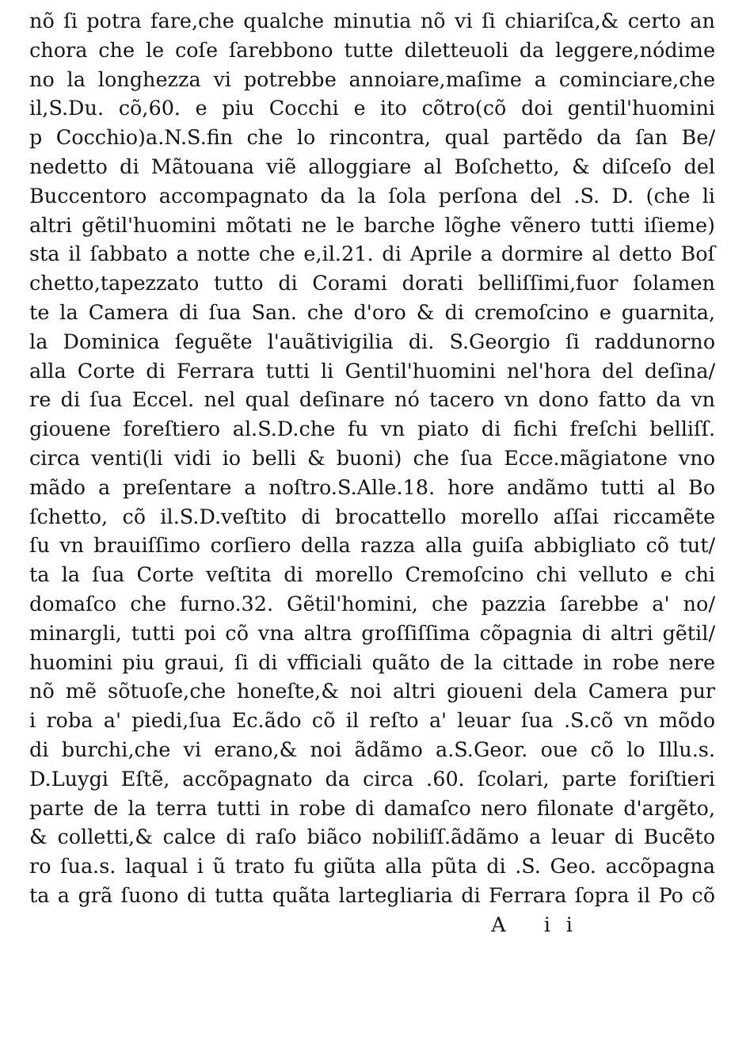nõ ſi potra fare,che qualche minutia nõ vi ſi chiariſca,& certo an
chora che le coſe ſarebbono tutte diletteuoli da leggere,nódime
no la longhezza vi potrebbe annoiare,maſime a cominciare,che
il,S.Du. cõ,60. e piu Cocchi e ito cõtro(cõ doi gentil'huomini
p Cocchio)a.N.S.fin che lo rincontra, qual partẽdo da ſan Be/
nedetto di Mãtouana viẽ alloggiare al Boſchetto, & diſceſo del
Buccentoro accompagnato da la ſola perſona del .S. D. (che li
altri gẽtil'huomini mõtati ne le barche lõghe vẽnero tutti iſieme)
sta il ſabbato a notte che e,il.21. di Aprile a dormire al detto Boſ
chetto,tapezzato tutto di Corami dorati belliſſimi,fuor ſolamen
te la Camera di ſua San. che d'oro & di cremoſcino e guarnita,
la Dominica ſeguẽte l'auãtivigilia di. S.Georgio ſi raddunorno
alla Corte di Ferrara tutti li Gentil'huomini nel'hora del deſina/
re di ſua Eccel. nel qual deſinare nó tacero vn dono fatto da vn
giouene foreſtiero al.S.D.che fu vn piato di fichi freſchi belliſſ.
circa venti(li vidi io belli & buoni) che ſua Ecce.mãgiatone vno
mãdo a preſentare a noſtro.S.Alle.18. hore andãmo tutti al Bo
ſchetto, cõ il.S.D.veſtito di brocattello morello aſſai riccamẽte
ſu vn brauiſſimo corſiero della razza alla guiſa abbigliato cõ tut/
ta la ſua Corte veſtita di morello Cremoſcino chi velluto e chi
domaſco che furno.32. Gẽtil'homini, che pazzia ſarebbe a' no/
minargli, tutti poi cõ vna altra groſſiſſima cõpagnia di altri gẽtil/
huomini piu graui, ſi di vfficiali quãto de la cittade in robe nere
nõ mẽ sõtuoſe,che honeſte,& noi altri giouenі dela Camera pur
i roba a' piedi,ſua Ec.ãdo cõ il reſto a' leuar ſua .S.cõ vn mõdo
di burchi,che vi erano,& noi ãdãmo a.S.Geor. oue cõ lo Illu.s.
D.Luygi Eſtẽ, accõpagnato da circa .60. ſcolari, parte foriſtieri
parte de la terra tutti in robe di damaſco nero filonate d'argẽto,
& colletti,& calce di raſo biãco nobiliſſ.ãdãmo a leuar di Bucẽto
ro ſua.s. laqual i ũ trato fu giũta alla pũta di .S. Geo. accõpagna
ta a grã ſuono di tutta quãta lartegliaria di Ferrara ſopra il Po cõ
A ii